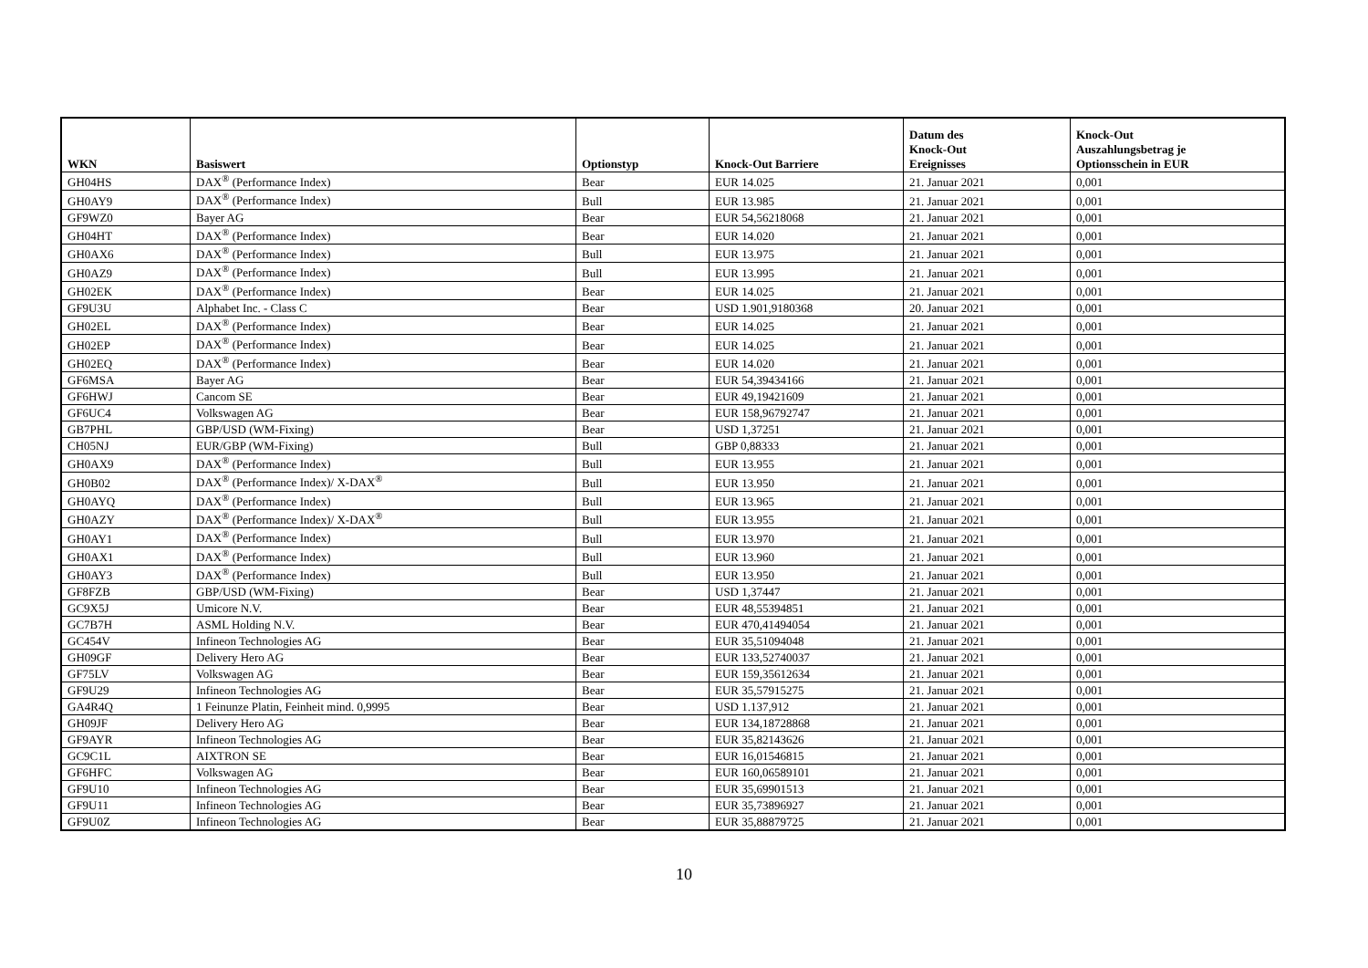| WKN | Basiswert | Optionstyp | Knock-Out Barriere | Datum des Knock-Out Ereignisses | Knock-Out Auszahlungsbetrag je Optionsschein in EUR |
| --- | --- | --- | --- | --- | --- |
| GH04HS | DAX<sup>®</sup> (Performance Index) | Bear | EUR 14.025 | 21. Januar 2021 | 0,001 |
| GH0AY9 | DAX<sup>®</sup> (Performance Index) | Bull | EUR 13.985 | 21. Januar 2021 | 0,001 |
| GF9WZ0 | Bayer AG | Bear | EUR 54,56218068 | 21. Januar 2021 | 0,001 |
| GH04HT | DAX<sup>®</sup> (Performance Index) | Bear | EUR 14.020 | 21. Januar 2021 | 0,001 |
| GH0AX6 | DAX<sup>®</sup> (Performance Index) | Bull | EUR 13.975 | 21. Januar 2021 | 0,001 |
| GH0AZ9 | DAX<sup>®</sup> (Performance Index) | Bull | EUR 13.995 | 21. Januar 2021 | 0,001 |
| GH02EK | DAX<sup>®</sup> (Performance Index) | Bear | EUR 14.025 | 21. Januar 2021 | 0,001 |
| GF9U3U | Alphabet Inc. - Class C | Bear | USD 1.901,9180368 | 20. Januar 2021 | 0,001 |
| GH02EL | DAX<sup>®</sup> (Performance Index) | Bear | EUR 14.025 | 21. Januar 2021 | 0,001 |
| GH02EP | DAX<sup>®</sup> (Performance Index) | Bear | EUR 14.025 | 21. Januar 2021 | 0,001 |
| GH02EQ | DAX<sup>®</sup> (Performance Index) | Bear | EUR 14.020 | 21. Januar 2021 | 0,001 |
| GF6MSA | Bayer AG | Bear | EUR 54,39434166 | 21. Januar 2021 | 0,001 |
| GF6HWJ | Cancom SE | Bear | EUR 49,19421609 | 21. Januar 2021 | 0,001 |
| GF6UC4 | Volkswagen AG | Bear | EUR 158,96792747 | 21. Januar 2021 | 0,001 |
| GB7PHL | GBP/USD (WM-Fixing) | Bear | USD 1,37251 | 21. Januar 2021 | 0,001 |
| CH05NJ | EUR/GBP (WM-Fixing) | Bull | GBP 0,88333 | 21. Januar 2021 | 0,001 |
| GH0AX9 | DAX<sup>®</sup> (Performance Index) | Bull | EUR 13.955 | 21. Januar 2021 | 0,001 |
| GH0B02 | DAX<sup>®</sup> (Performance Index)/ X-DAX<sup>®</sup> | Bull | EUR 13.950 | 21. Januar 2021 | 0,001 |
| GH0AYQ | DAX<sup>®</sup> (Performance Index) | Bull | EUR 13.965 | 21. Januar 2021 | 0,001 |
| GH0AZY | DAX<sup>®</sup> (Performance Index)/ X-DAX<sup>®</sup> | Bull | EUR 13.955 | 21. Januar 2021 | 0,001 |
| GH0AY1 | DAX<sup>®</sup> (Performance Index) | Bull | EUR 13.970 | 21. Januar 2021 | 0,001 |
| GH0AX1 | DAX<sup>®</sup> (Performance Index) | Bull | EUR 13.960 | 21. Januar 2021 | 0,001 |
| GH0AY3 | DAX<sup>®</sup> (Performance Index) | Bull | EUR 13.950 | 21. Januar 2021 | 0,001 |
| GF8FZB | GBP/USD (WM-Fixing) | Bear | USD 1,37447 | 21. Januar 2021 | 0,001 |
| GC9X5J | Umicore N.V. | Bear | EUR 48,55394851 | 21. Januar 2021 | 0,001 |
| GC7B7H | ASML Holding N.V. | Bear | EUR 470,41494054 | 21. Januar 2021 | 0,001 |
| GC454V | Infineon Technologies AG | Bear | EUR 35,51094048 | 21. Januar 2021 | 0,001 |
| GH09GF | Delivery Hero AG | Bear | EUR 133,52740037 | 21. Januar 2021 | 0,001 |
| GF75LV | Volkswagen AG | Bear | EUR 159,35612634 | 21. Januar 2021 | 0,001 |
| GF9U29 | Infineon Technologies AG | Bear | EUR 35,57915275 | 21. Januar 2021 | 0,001 |
| GA4R4Q | 1 Feinunze Platin, Feinheit mind. 0,9995 | Bear | USD 1.137,912 | 21. Januar 2021 | 0,001 |
| GH09JF | Delivery Hero AG | Bear | EUR 134,18728868 | 21. Januar 2021 | 0,001 |
| GF9AYR | Infineon Technologies AG | Bear | EUR 35,82143626 | 21. Januar 2021 | 0,001 |
| GC9C1L | AIXTRON SE | Bear | EUR 16,01546815 | 21. Januar 2021 | 0,001 |
| GF6HFC | Volkswagen AG | Bear | EUR 160,06589101 | 21. Januar 2021 | 0,001 |
| GF9U10 | Infineon Technologies AG | Bear | EUR 35,69901513 | 21. Januar 2021 | 0,001 |
| GF9U11 | Infineon Technologies AG | Bear | EUR 35,73896927 | 21. Januar 2021 | 0,001 |
| GF9U0Z | Infineon Technologies AG | Bear | EUR 35,88879725 | 21. Januar 2021 | 0,001 |
10